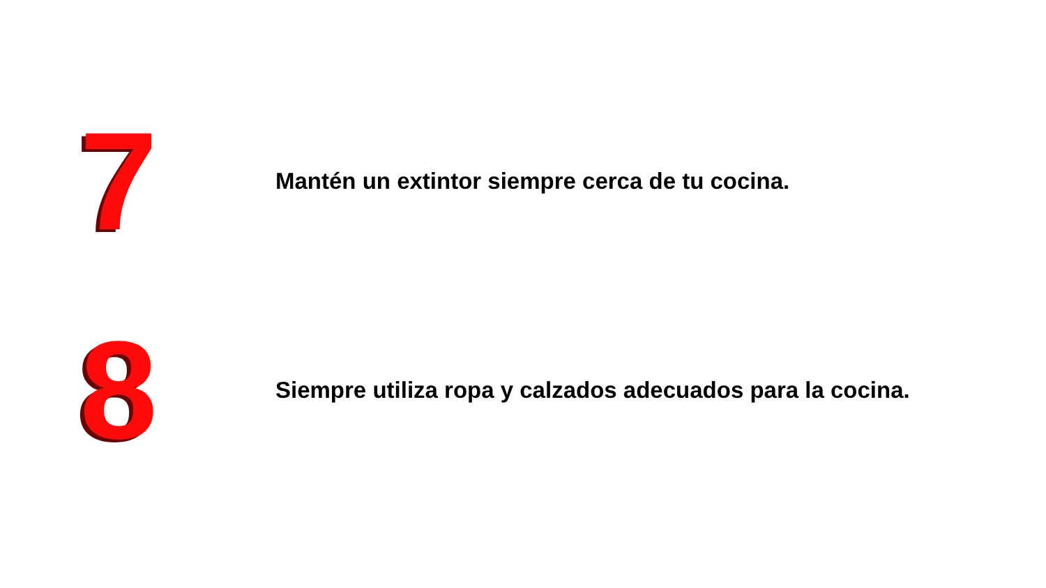7
Mantén un extintor siempre cerca de tu cocina.
8
Siempre utiliza ropa y calzados adecuados para la cocina.